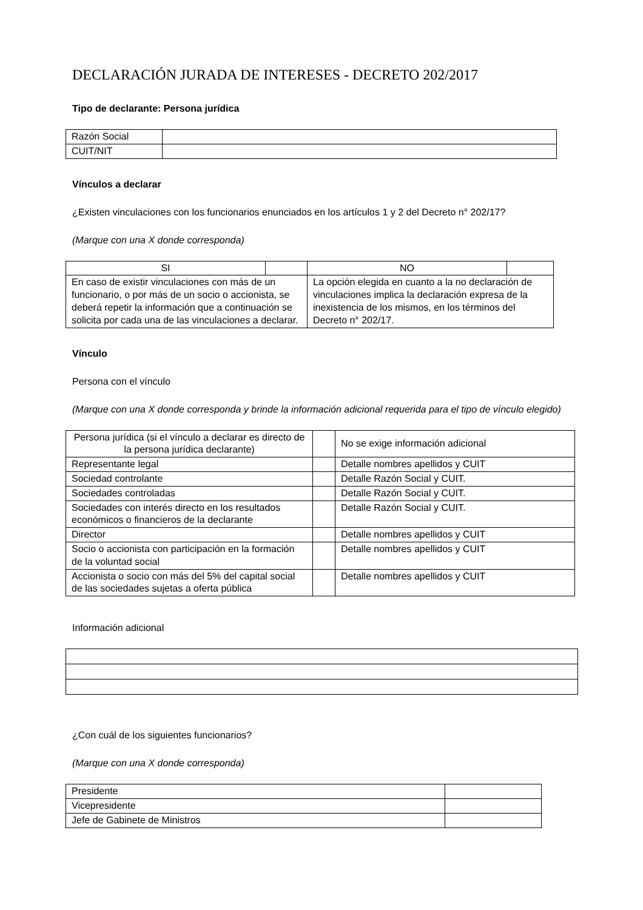DECLARACIÓN JURADA DE INTERESES - DECRETO 202/2017
Tipo de declarante: Persona jurídica
| Razón Social | |
| CUIT/NIT | |
Vínculos a declarar
¿Existen vinculaciones con los funcionarios enunciados en los artículos 1 y 2 del Decreto n° 202/17?
(Marque con una X donde corresponda)
| SI | | NO | |
| En caso de existir vinculaciones con más de un funcionario, o por más de un socio o accionista, se deberá repetir la información que a continuación se solicita por cada una de las vinculaciones a declarar. | | La opción elegida en cuanto a la no declaración de vinculaciones implica la declaración expresa de la inexistencia de los mismos, en los términos del Decreto n° 202/17. | |
Vínculo
Persona con el vínculo
(Marque con una X donde corresponda y brinde la información adicional requerida para el tipo de vínculo elegido)
| Persona jurídica (si el vínculo a declarar es directo de la persona jurídica declarante) | | No se exige información adicional |
| Representante legal | | Detalle nombres apellidos y CUIT |
| Sociedad controlante | | Detalle Razón Social y CUIT. |
| Sociedades controladas | | Detalle Razón Social y CUIT. |
| Sociedades con interés directo en los resultados económicos o financieros de la declarante | | Detalle Razón Social y CUIT. |
| Director | | Detalle nombres apellidos y CUIT |
| Socio o accionista con participación en la formación de la voluntad social | | Detalle nombres apellidos y CUIT |
| Accionista o socio con más del 5% del capital social de las sociedades sujetas a oferta pública | | Detalle nombres apellidos y CUIT |
Información adicional
¿Con cuál de los siguientes funcionarios?
(Marque con una X donde corresponda)
| Presidente | |
| Vicepresidente | |
| Jefe de Gabinete de Ministros | |